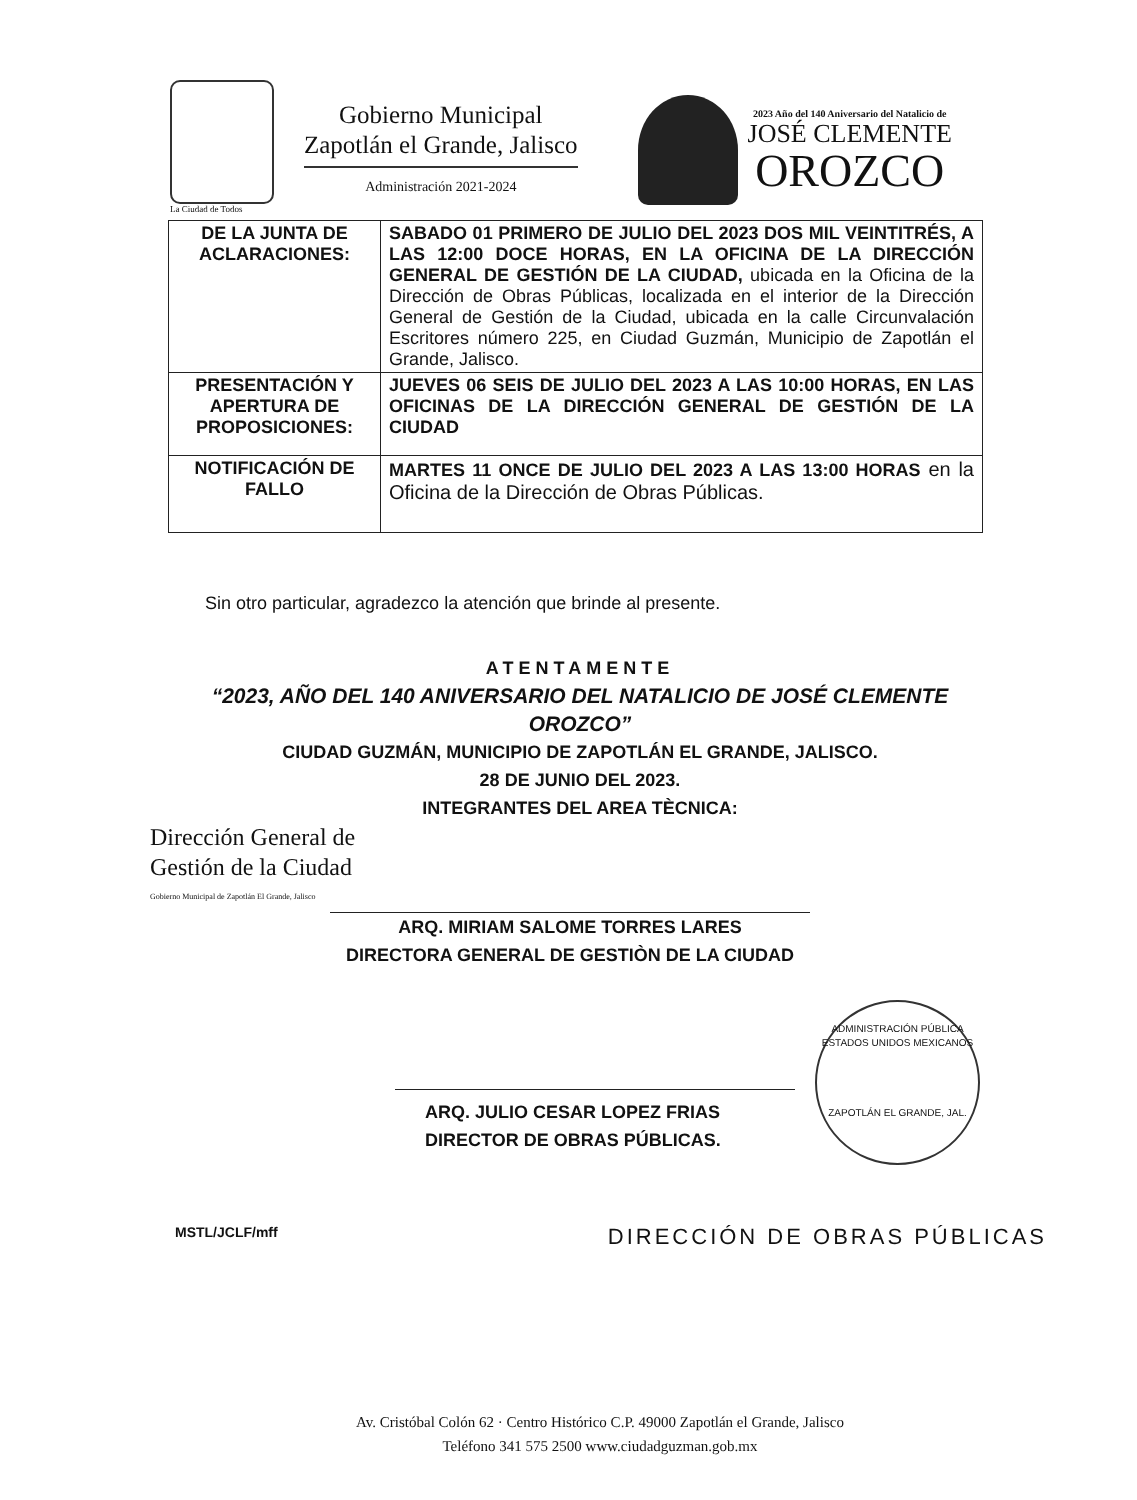La Ciudad de Todos
Gobierno Municipal
Zapotlán el Grande, Jalisco
Administración 2021-2024
2023 Año del 140 Aniversario del Natalicio de
JOSÉ CLEMENTE
OROZCO
| DE LA JUNTA DE ACLARACIONES: | SABADO 01 PRIMERO DE JULIO DEL 2023 DOS MIL VEINTITRÉS, A LAS 12:00 DOCE HORAS, EN LA OFICINA DE LA DIRECCIÓN GENERAL DE GESTIÓN DE LA CIUDAD, ubicada en la Oficina de la Dirección de Obras Públicas, localizada en el interior de la Dirección General de Gestión de la Ciudad, ubicada en la calle Circunvalación Escritores número 225, en Ciudad Guzmán, Municipio de Zapotlán el Grande, Jalisco. |
| PRESENTACIÓN Y APERTURA DE PROPOSICIONES: | JUEVES 06 SEIS DE JULIO DEL 2023 A LAS 10:00 HORAS, EN LAS OFICINAS DE LA DIRECCIÓN GENERAL DE GESTIÓN DE LA CIUDAD |
| NOTIFICACIÓN DE FALLO | MARTES 11 ONCE DE JULIO DEL 2023 A LAS 13:00 HORAS en la Oficina de la Dirección de Obras Públicas. |
Sin otro particular, agradezco la atención que brinde al presente.
ATENTAMENTE
“2023, AÑO DEL 140 ANIVERSARIO DEL NATALICIO DE JOSÉ CLEMENTE OROZCO”
CIUDAD GUZMÁN, MUNICIPIO DE ZAPOTLÁN EL GRANDE, JALISCO.
28 DE JUNIO DEL 2023.
INTEGRANTES DEL AREA TÈCNICA:
Dirección General de
Gestión de la Ciudad
Gobierno Municipal de Zapotlán El Grande, Jalisco
ARQ. MIRIAM SALOME TORRES LARES
DIRECTORA GENERAL DE GESTIÒN DE LA CIUDAD
ARQ. JULIO CESAR LOPEZ FRIAS
DIRECTOR DE OBRAS PÚBLICAS.
MSTL/JCLF/mff
DIRECCIÓN DE OBRAS PÚBLICAS
ADMINISTRACIÓN PÚBLICA
ESTADOS UNIDOS MEXICANOS
ZAPOTLÁN EL GRANDE, JAL.
Av. Cristóbal Colón 62 · Centro Histórico C.P. 49000 Zapotlán el Grande, Jalisco
Teléfono 341 575 2500 www.ciudadguzman.gob.mx